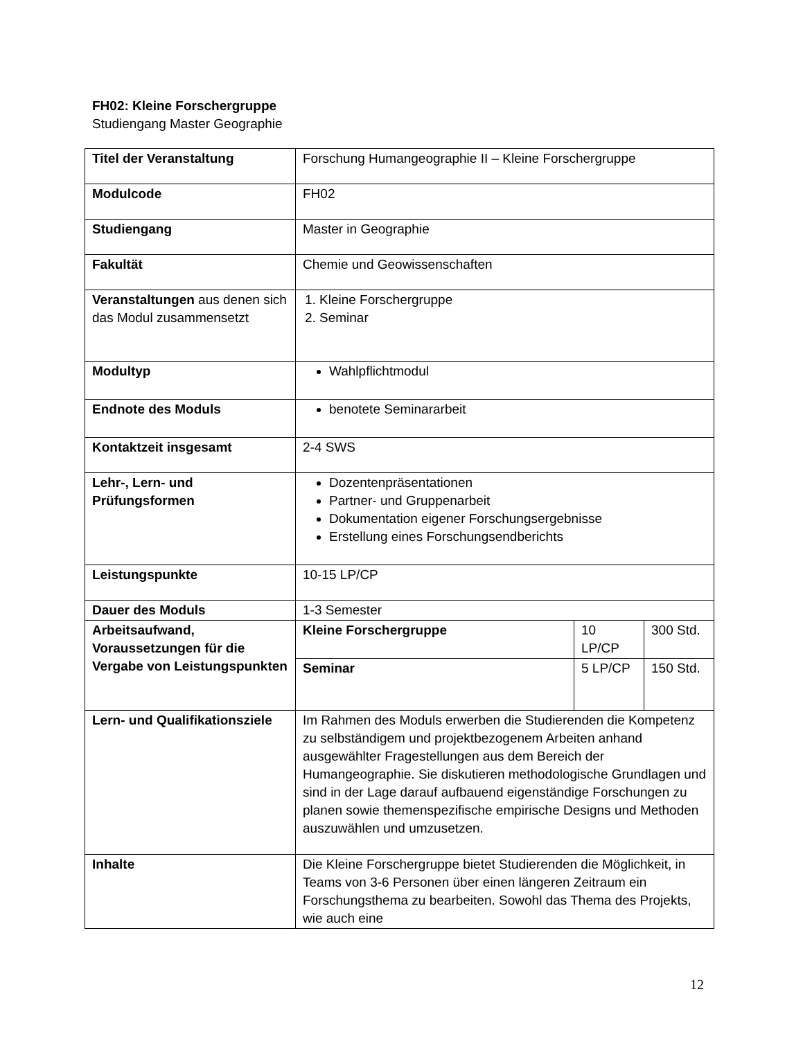FH02: Kleine Forschergruppe
Studiengang Master Geographie
| Titel der Veranstaltung | Forschung Humangeographie II – Kleine Forschergruppe | | |
| Modulcode | FH02 | | |
| Studiengang | Master in Geographie | | |
| Fakultät | Chemie und Geowissenschaften | | |
| Veranstaltungen aus denen sich das Modul zusammensetzt | 1. Kleine Forschergruppe 2. Seminar | | |
| Modultyp | Wahlpflichtmodul | | |
| Endnote des Moduls | benotete Seminararbeit | | |
| Kontaktzeit insgesamt | 2-4 SWS | | |
| Lehr-, Lern- und Prüfungsformen | Dozentenpräsentationen Partner- und Gruppenarbeit Dokumentation eigener Forschungsergebnisse Erstellung eines Forschungsendberichts | | |
| Leistungspunkte | 10-15 LP/CP | | |
| Dauer des Moduls | 1-3 Semester | | |
| Arbeitsaufwand, Voraussetzungen für die Vergabe von Leistungspunkten | Kleine Forschergruppe | 10 LP/CP | 300 Std. |
| | Seminar | 5 LP/CP | 150 Std. |
| Lern- und Qualifikationsziele | Im Rahmen des Moduls erwerben die Studierenden die Kompetenz zu selbständigem und projektbezogenem Arbeiten anhand ausgewählter Fragestellungen aus dem Bereich der Humangeographie. Sie diskutieren methodologische Grundlagen und sind in der Lage darauf aufbauend eigenständige Forschungen zu planen sowie themenspezifische empirische Designs und Methoden auszuwählen und umzusetzen. | | |
| Inhalte | Die Kleine Forschergruppe bietet Studierenden die Möglichkeit, in Teams von 3-6 Personen über einen längeren Zeitraum ein Forschungsthema zu bearbeiten. Sowohl das Thema des Projekts, wie auch eine | | |
12